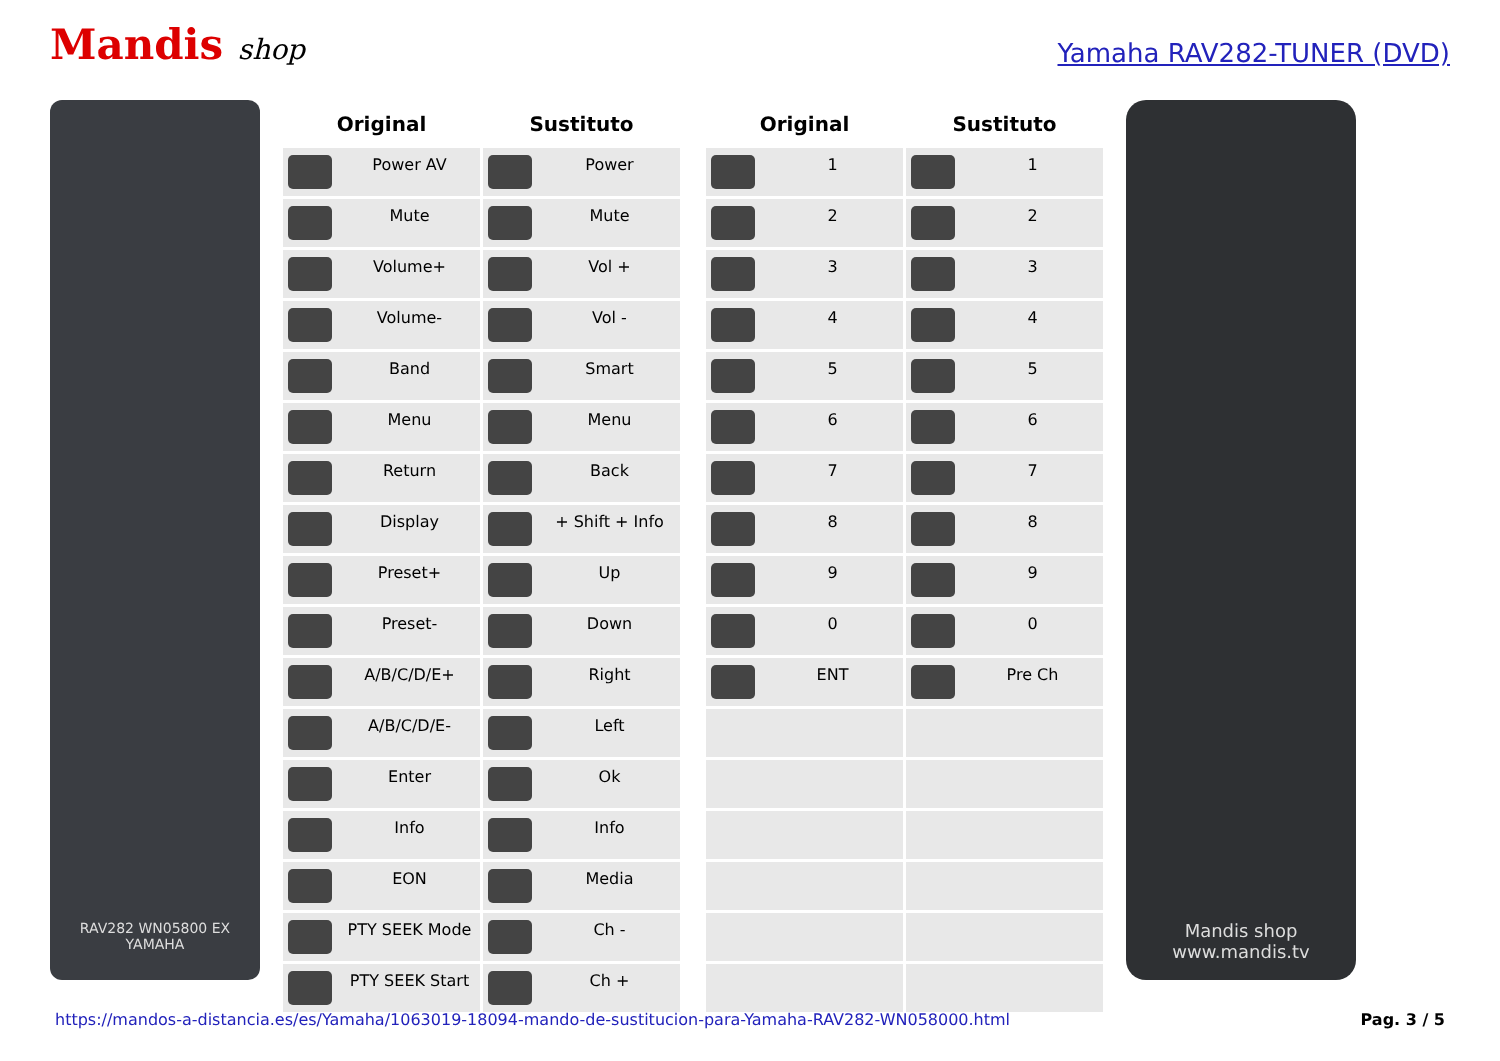Mandis shop
Yamaha RAV282-TUNER (DVD)
RAV282 WN05800 EX
YAMAHA
| Original | Sustituto |
| --- | --- |
| Power AV | Power |
| Mute | Mute |
| Volume+ | Vol + |
| Volume- | Vol - |
| Band | Smart |
| Menu | Menu |
| Return | Back |
| Display | + Shift + Info |
| Preset+ | Up |
| Preset- | Down |
| A/B/C/D/E+ | Right |
| A/B/C/D/E- | Left |
| Enter | Ok |
| Info | Info |
| EON | Media |
| PTY SEEK Mode | Ch - |
| PTY SEEK Start | Ch + |
| Original | Sustituto |
| --- | --- |
| 1 | 1 |
| 2 | 2 |
| 3 | 3 |
| 4 | 4 |
| 5 | 5 |
| 6 | 6 |
| 7 | 7 |
| 8 | 8 |
| 9 | 9 |
| 0 | 0 |
| ENT | Pre Ch |
Mandis shop
www.mandis.tv
https://mandos-a-distancia.es/es/Yamaha/1063019-18094-mando-de-sustitucion-para-Yamaha-RAV282-WN058000.html Pag. 3 / 5